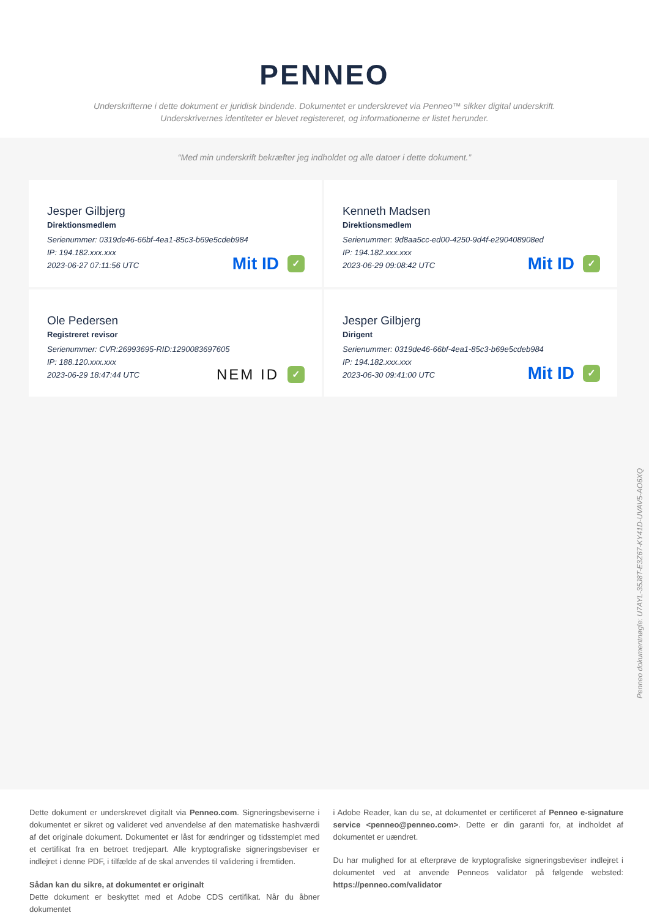PENNEO
Underskrifterne i dette dokument er juridisk bindende. Dokumentet er underskrevet via Penneo™ sikker digital underskrift.
Underskrivernes identiteter er blevet registereret, og informationerne er listet herunder.
“Med min underskrift bekræfter jeg indholdet og alle datoer i dette dokument.”
Jesper Gilbjerg
Direktionsmedlem
Serienummer: 0319de46-66bf-4ea1-85c3-b69e5cdeb984
IP: 194.182.xxx.xxx
2023-06-27 07:11:56 UTC
Mit ID ✓
Kenneth Madsen
Direktionsmedlem
Serienummer: 9d8aa5cc-ed00-4250-9d4f-e290408908ed
IP: 194.182.xxx.xxx
2023-06-29 09:08:42 UTC
Mit ID ✓
Ole Pedersen
Registreret revisor
Serienummer: CVR:26993695-RID:1290083697605
IP: 188.120.xxx.xxx
2023-06-29 18:47:44 UTC
NEM ID ✓
Jesper Gilbjerg
Dirigent
Serienummer: 0319de46-66bf-4ea1-85c3-b69e5cdeb984
IP: 194.182.xxx.xxx
2023-06-30 09:41:00 UTC
Mit ID ✓
Penneo dokumentnøgle: U7AYL-35J8T-E3Z67-KY41D-UVAV5-AO6XQ
Dette dokument er underskrevet digitalt via Penneo.com. Signeringsbeviserne i dokumentet er sikret og valideret ved anvendelse af den matematiske hashværdi af det originale dokument. Dokumentet er låst for ændringer og tidsstemplet med et certifikat fra en betroet tredjepart. Alle kryptografiske signeringsbeviser er indlejret i denne PDF, i tilfælde af de skal anvendes til validering i fremtiden.
Sådan kan du sikre, at dokumentet er originalt
Dette dokument er beskyttet med et Adobe CDS certifikat. Når du åbner dokumentet
i Adobe Reader, kan du se, at dokumentet er certificeret af Penneo e-signature service <penneo@penneo.com>. Dette er din garanti for, at indholdet af dokumentet er uændret.
Du har mulighed for at efterprøve de kryptografiske signeringsbeviser indlejret i dokumentet ved at anvende Penneos validator på følgende websted: https://penneo.com/validator